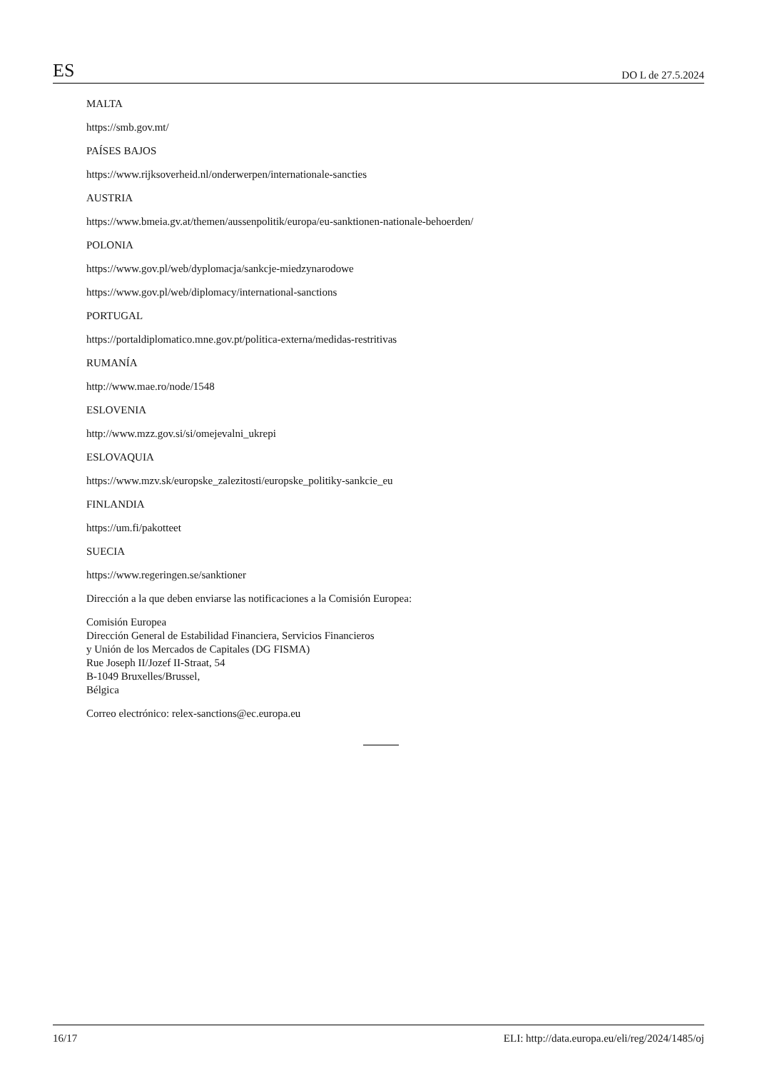ES DO L de 27.5.2024
MALTA
https://smb.gov.mt/
PAÍSES BAJOS
https://www.rijksoverheid.nl/onderwerpen/internationale-sancties
AUSTRIA
https://www.bmeia.gv.at/themen/aussenpolitik/europa/eu-sanktionen-nationale-behoerden/
POLONIA
https://www.gov.pl/web/dyplomacja/sankcje-miedzynarodowe
https://www.gov.pl/web/diplomacy/international-sanctions
PORTUGAL
https://portaldiplomatico.mne.gov.pt/politica-externa/medidas-restritivas
RUMANÍA
http://www.mae.ro/node/1548
ESLOVENIA
http://www.mzz.gov.si/si/omejevalni_ukrepi
ESLOVAQUIA
https://www.mzv.sk/europske_zalezitosti/europske_politiky-sankcie_eu
FINLANDIA
https://um.fi/pakotteet
SUECIA
https://www.regeringen.se/sanktioner
Dirección a la que deben enviarse las notificaciones a la Comisión Europea:
Comisión Europea
Dirección General de Estabilidad Financiera, Servicios Financieros
y Unión de los Mercados de Capitales (DG FISMA)
Rue Joseph II/Jozef II-Straat, 54
B-1049 Bruxelles/Brussel,
Bélgica
Correo electrónico: relex-sanctions@ec.europa.eu
16/17 ELI: http://data.europa.eu/eli/reg/2024/1485/oj